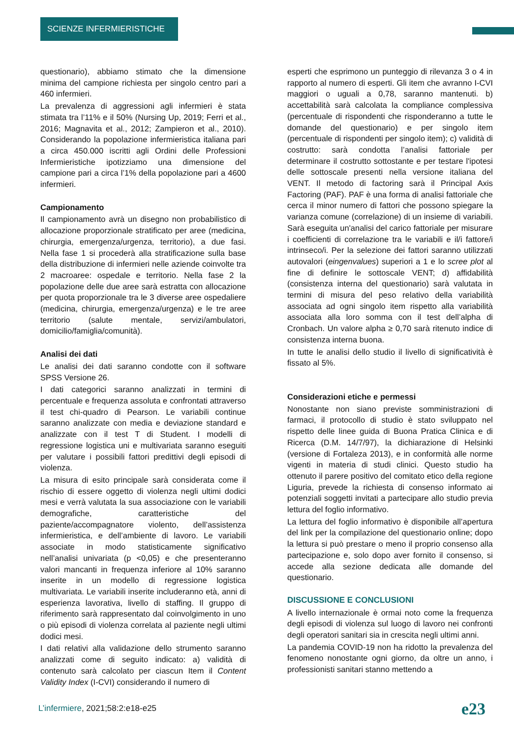SCIENZE INFERMIERISTICHE
questionario), abbiamo stimato che la dimensione minima del campione richiesta per singolo centro pari a 460 infermieri.
La prevalenza di aggressioni agli infermieri è stata stimata tra l’11% e il 50% (Nursing Up, 2019; Ferri et al., 2016; Magnavita et al., 2012; Zampieron et al., 2010). Considerando la popolazione infermieristica italiana pari a circa 450.000 iscritti agli Ordini delle Professioni Infermieristiche ipotizziamo una dimensione del campione pari a circa l’1% della popolazione pari a 4600 infermieri.
Campionamento
Il campionamento avrà un disegno non probabilistico di allocazione proporzionale stratificato per aree (medicina, chirurgia, emergenza/urgenza, territorio), a due fasi. Nella fase 1 si procederà alla stratificazione sulla base della distribuzione di infermieri nelle aziende coinvolte tra 2 macroaree: ospedale e territorio. Nella fase 2 la popolazione delle due aree sarà estratta con allocazione per quota proporzionale tra le 3 diverse aree ospedaliere (medicina, chirurgia, emergenza/urgenza) e le tre aree territorio (salute mentale, servizi/ambulatori, domicilio/famiglia/comunità).
Analisi dei dati
Le analisi dei dati saranno condotte con il software SPSS Versione 26.
I dati categorici saranno analizzati in termini di percentuale e frequenza assoluta e confrontati attraverso il test chi-quadro di Pearson. Le variabili continue saranno analizzate con media e deviazione standard e analizzate con il test T di Student. I modelli di regressione logistica uni e multivariata saranno eseguiti per valutare i possibili fattori predittivi degli episodi di violenza.
La misura di esito principale sarà considerata come il rischio di essere oggetto di violenza negli ultimi dodici mesi e verrà valutata la sua associazione con le variabili demografiche, caratteristiche del paziente/accompagnatore violento, dell’assistenza infermieristica, e dell’ambiente di lavoro. Le variabili associate in modo statisticamente significativo nell’analisi univariata (p <0,05) e che presenteranno valori mancanti in frequenza inferiore al 10% saranno inserite in un modello di regressione logistica multivariata. Le variabili inserite includeranno età, anni di esperienza lavorativa, livello di staffing. Il gruppo di riferimento sarà rappresentato dal coinvolgimento in uno o più episodi di violenza correlata al paziente negli ultimi dodici mesi.
I dati relativi alla validazione dello strumento saranno analizzati come di seguito indicato: a) validità di contenuto sarà calcolato per ciascun Item il Content Validity Index (I-CVI) considerando il numero di
esperti che esprimono un punteggio di rilevanza 3 o 4 in rapporto al numero di esperti. Gli item che avranno I-CVI maggiori o uguali a 0,78, saranno mantenuti. b) accettabilità sarà calcolata la compliance complessiva (percentuale di rispondenti che risponderanno a tutte le domande del questionario) e per singolo item (percentuale di rispondenti per singolo item); c) validità di costrutto: sarà condotta l’analisi fattoriale per determinare il costrutto sottostante e per testare l'ipotesi delle sottoscale presenti nella versione italiana del VENT. Il metodo di factoring sarà il Principal Axis Factoring (PAF). PAF è una forma di analisi fattoriale che cerca il minor numero di fattori che possono spiegare la varianza comune (correlazione) di un insieme di variabili. Sarà eseguita un'analisi del carico fattoriale per misurare i coefficienti di correlazione tra le variabili e il/i fattore/i intrinseco/i. Per la selezione dei fattori saranno utilizzati autovalori (eingenvalues) superiori a 1 e lo scree plot al fine di definire le sottoscale VENT; d) affidabilità (consistenza interna del questionario) sarà valutata in termini di misura del peso relativo della variabilità associata ad ogni singolo item rispetto alla variabilità associata alla loro somma con il test dell’alpha di Cronbach. Un valore alpha ≥ 0,70 sarà ritenuto indice di consistenza interna buona.
In tutte le analisi dello studio il livello di significatività è fissato al 5%.
Considerazioni etiche e permessi
Nonostante non siano previste somministrazioni di farmaci, il protocollo di studio è stato sviluppato nel rispetto delle linee guida di Buona Pratica Clinica e di Ricerca (D.M. 14/7/97), la dichiarazione di Helsinki (versione di Fortaleza 2013), e in conformità alle norme vigenti in materia di studi clinici. Questo studio ha ottenuto il parere positivo del comitato etico della regione Liguria, prevede la richiesta di consenso informato ai potenziali soggetti invitati a partecipare allo studio previa lettura del foglio informativo.
La lettura del foglio informativo è disponibile all’apertura del link per la compilazione del questionario online; dopo la lettura si può prestare o meno il proprio consenso alla partecipazione e, solo dopo aver fornito il consenso, si accede alla sezione dedicata alle domande del questionario.
DISCUSSIONE E CONCLUSIONI
A livello internazionale è ormai noto come la frequenza degli episodi di violenza sul luogo di lavoro nei confronti degli operatori sanitari sia in crescita negli ultimi anni.
La pandemia COVID-19 non ha ridotto la prevalenza del fenomeno nonostante ogni giorno, da oltre un anno, i professionisti sanitari stanno mettendo a
L’infermiere, 2021;58:2:e18-e25
e23